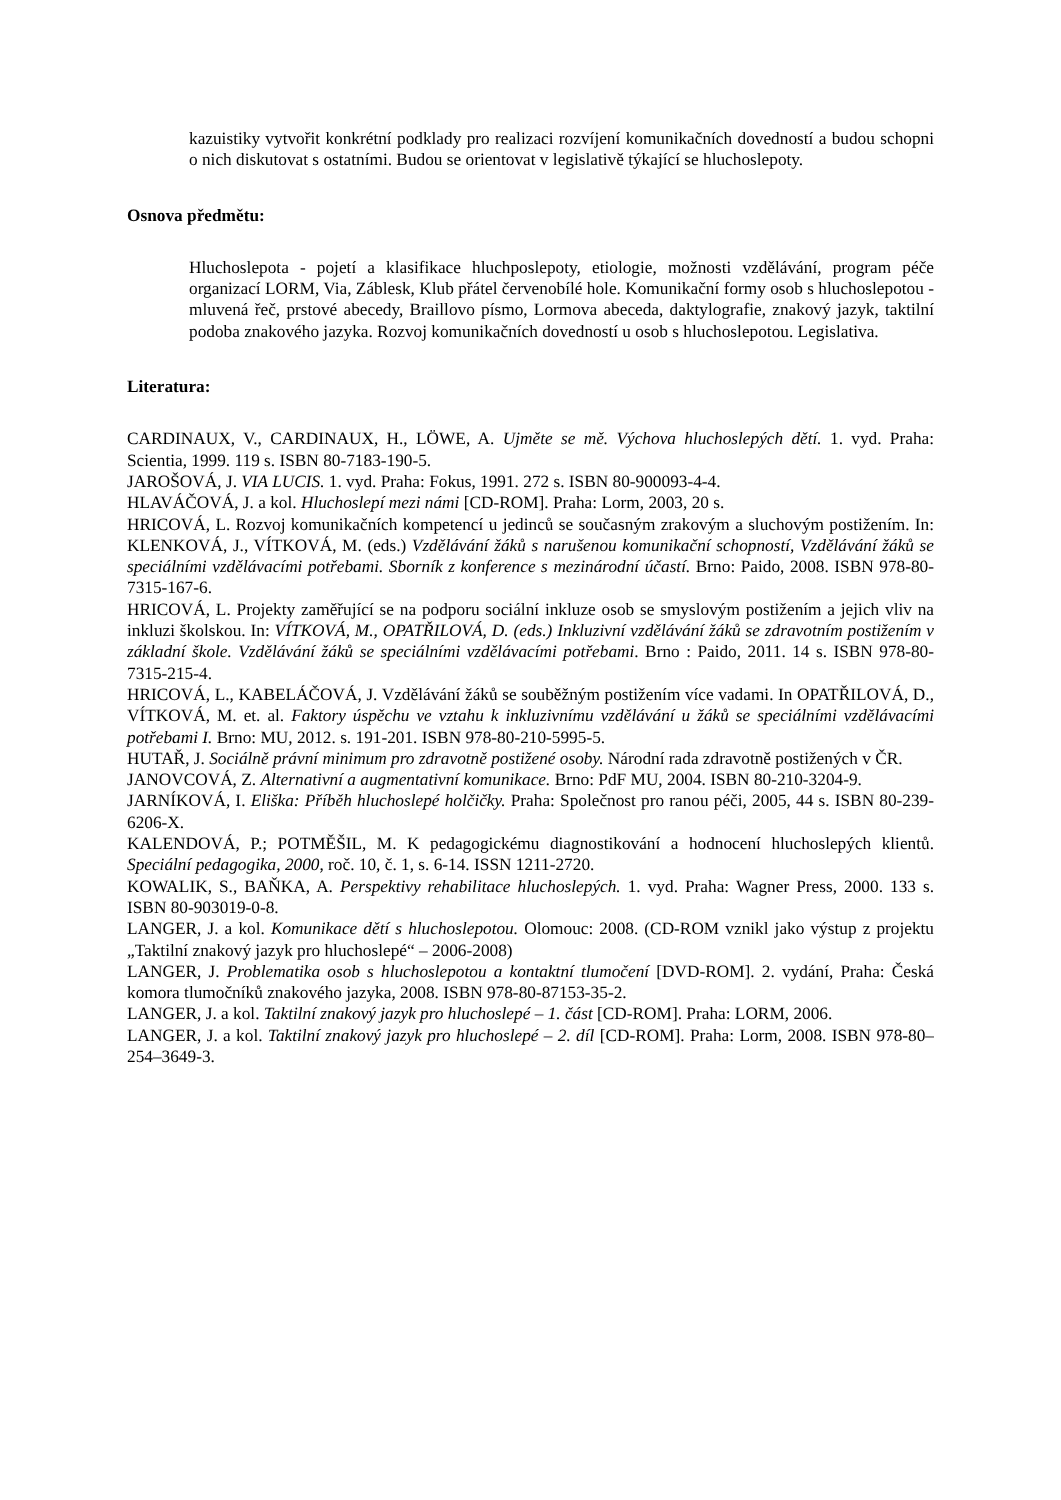kazuistiky vytvořit konkrétní podklady pro realizaci rozvíjení komunikačních dovedností a budou schopni o nich diskutovat s ostatními. Budou se orientovat v legislativě týkající se hluchoslepoty.
Osnova předmětu:
Hluchoslepota - pojetí a klasifikace hluchposlepoty, etiologie, možnosti vzdělávání, program péče organizací LORM, Via, Záblesk, Klub přátel červenobílé hole. Komunikační formy osob s hluchoslepotou - mluvená řeč, prstové abecedy, Braillovo písmo, Lormova abeceda, daktylografie, znakový jazyk, taktilní podoba znakového jazyka. Rozvoj komunikačních dovedností u osob s hluchoslepotou. Legislativa.
Literatura:
CARDINAUX, V., CARDINAUX, H., LÖWE, A. Ujměte se mě. Výchova hluchoslepých dětí. 1. vyd. Praha: Scientia, 1999. 119 s. ISBN 80-7183-190-5.
JAROŠOVÁ, J. VIA LUCIS. 1. vyd. Praha: Fokus, 1991. 272 s. ISBN 80-900093-4-4.
HLAVÁČOVÁ, J. a kol. Hluchoslepí mezi námi [CD-ROM]. Praha: Lorm, 2003, 20 s.
HRICOVÁ, L. Rozvoj komunikačních kompetencí u jedinců se současným zrakovým a sluchovým postižením. In: KLENKOVÁ, J., VÍTKOVÁ, M. (eds.) Vzdělávání žáků s narušenou komunikační schopností, Vzdělávání žáků se speciálními vzdělávacími potřebami. Sborník z konference s mezinárodní účastí. Brno: Paido, 2008. ISBN 978-80-7315-167-6.
HRICOVÁ, L. Projekty zaměřující se na podporu sociální inkluze osob se smyslovým postižením a jejich vliv na inkluzi školskou. In: VÍTKOVÁ, M., OPATŘILOVÁ, D. (eds.) Inkluzivní vzdělávání žáků se zdravotním postižením v základní škole. Vzdělávání žáků se speciálními vzdělávacími potřebami. Brno : Paido, 2011. 14 s. ISBN 978-80-7315-215-4.
HRICOVÁ, L., KABELÁČOVÁ, J. Vzdělávání žáků se souběžným postižením více vadami. In OPATŘILOVÁ, D., VÍTKOVÁ, M. et. al. Faktory úspěchu ve vztahu k inkluzivnímu vzdělávání u žáků se speciálními vzdělávacími potřebami I. Brno: MU, 2012. s. 191-201. ISBN 978-80-210-5995-5.
HUTAŘ, J. Sociálně právní minimum pro zdravotně postižené osoby. Národní rada zdravotně postižených v ČR.
JANOVCOVÁ, Z. Alternativní a augmentativní komunikace. Brno: PdF MU, 2004. ISBN 80-210-3204-9.
JARNÍKOVÁ, I. Eliška: Příběh hluchoslepé holčičky. Praha: Společnost pro ranou péči, 2005, 44 s. ISBN 80-239-6206-X.
KALENDOVÁ, P.; POTMĚŠIL, M. K pedagogickému diagnostikování a hodnocení hluchoslepých klientů. Speciální pedagogika, 2000, roč. 10, č. 1, s. 6-14. ISSN 1211-2720.
KOWALIK, S., BAŇKA, A. Perspektivy rehabilitace hluchoslepých. 1. vyd. Praha: Wagner Press, 2000. 133 s. ISBN 80-903019-0-8.
LANGER, J. a kol. Komunikace dětí s hluchoslepotou. Olomouc: 2008. (CD-ROM vznikl jako výstup z projektu „Taktilní znakový jazyk pro hluchoslepé“ – 2006-2008)
LANGER, J. Problematika osob s hluchoslepotou a kontaktní tlumočení [DVD-ROM]. 2. vydání, Praha: Česká komora tlumočníků znakového jazyka, 2008. ISBN 978-80-87153-35-2.
LANGER, J. a kol. Taktilní znakový jazyk pro hluchoslepé – 1. část [CD-ROM]. Praha: LORM, 2006.
LANGER, J. a kol. Taktilní znakový jazyk pro hluchoslepé – 2. díl [CD-ROM]. Praha: Lorm, 2008. ISBN 978-80–254–3649-3.